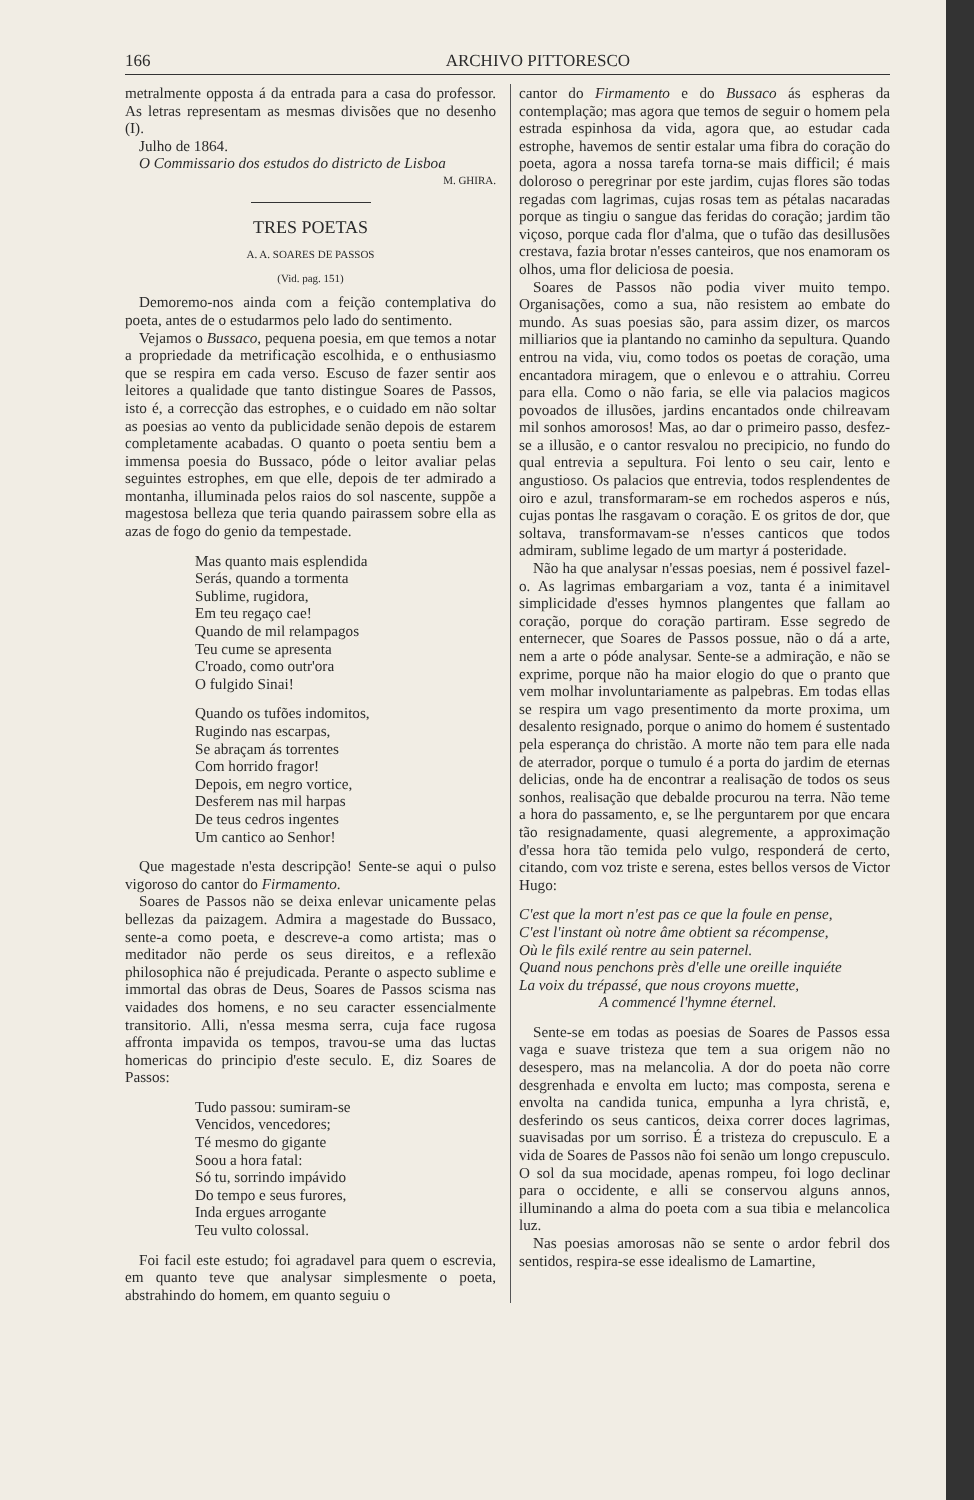166 ARCHIVO PITTORESCO
metralmente opposta á da entrada para a casa do professor. As letras representam as mesmas divisões que no desenho (I).
Julho de 1864.
O Commissario dos estudos do districto de Lisboa
M. GHIRA.
TRES POETAS
A. A. SOARES DE PASSOS
(Vid. pag. 151)
Demoremo-nos ainda com a feição contemplativa do poeta, antes de o estudarmos pelo lado do sentimento.
Vejamos o Bussaco, pequena poesia, em que temos a notar a propriedade da metrificação escolhida, e o enthusiasmo que se respira em cada verso. Escuso de fazer sentir aos leitores a qualidade que tanto distingue Soares de Passos, isto é, a correcção das estrophes, e o cuidado em não soltar as poesias ao vento da publicidade senão depois de estarem completamente acabadas. O quanto o poeta sentiu bem a immensa poesia do Bussaco, póde o leitor avaliar pelas seguintes estrophes, em que elle, depois de ter admirado a montanha, illuminada pelos raios do sol nascente, suppõe a magestosa belleza que teria quando pairassem sobre ella as azas de fogo do genio da tempestade.
Mas quanto mais esplendida
Serás, quando a tormenta
Sublime, rugidora,
Em teu regaço cae!
Quando de mil relampagos
Teu cume se apresenta
C'roado, como outr'ora
O fulgido Sinai!
Quando os tufões indomitos,
Rugindo nas escarpas,
Se abraçam ás torrentes
Com horrido fragor!
Depois, em negro vortice,
Desferem nas mil harpas
De teus cedros ingentes
Um cantico ao Senhor!
Que magestade n'esta descripção! Sente-se aqui o pulso vigoroso do cantor do Firmamento.
Soares de Passos não se deixa enlevar unicamente pelas bellezas da paizagem. Admira a magestade do Bussaco, sente-a como poeta, e descreve-a como artista; mas o meditador não perde os seus direitos, e a reflexão philosophica não é prejudicada. Perante o aspecto sublime e immortal das obras de Deus, Soares de Passos scisma nas vaidades dos homens, e no seu caracter essencialmente transitorio. Alli, n'essa mesma serra, cuja face rugosa affronta impavida os tempos, travou-se uma das luctas homericas do principio d'este seculo. E, diz Soares de Passos:
Tudo passou: sumiram-se
Vencidos, vencedores;
Té mesmo do gigante
Soou a hora fatal:
Só tu, sorrindo impávido
Do tempo e seus furores,
Inda ergues arrogante
Teu vulto colossal.
Foi facil este estudo; foi agradavel para quem o escrevia, em quanto teve que analysar simplesmente o poeta, abstrahindo do homem, em quanto seguiu o
cantor do Firmamento e do Bussaco ás espheras da contemplação; mas agora que temos de seguir o homem pela estrada espinhosa da vida, agora que, ao estudar cada estrophe, havemos de sentir estalar uma fibra do coração do poeta, agora a nossa tarefa torna-se mais difficil; é mais doloroso o peregrinar por este jardim, cujas flores são todas regadas com lagrimas, cujas rosas tem as pétalas nacaradas porque as tingiu o sangue das feridas do coração; jardim tão viçoso, porque cada flor d'alma, que o tufão das desillusões crestava, fazia brotar n'esses canteiros, que nos enamoram os olhos, uma flor deliciosa de poesia.
Soares de Passos não podia viver muito tempo. Organisações, como a sua, não resistem ao embate do mundo. As suas poesias são, para assim dizer, os marcos milliarios que ia plantando no caminho da sepultura. Quando entrou na vida, viu, como todos os poetas de coração, uma encantadora miragem, que o enlevou e o attrahiu. Correu para ella. Como o não faria, se elle via palacios magicos povoados de illusões, jardins encantados onde chilreavam mil sonhos amorosos! Mas, ao dar o primeiro passo, desfez-se a illusão, e o cantor resvalou no precipicio, no fundo do qual entrevia a sepultura. Foi lento o seu cair, lento e angustioso. Os palacios que entrevia, todos resplendentes de oiro e azul, transformaram-se em rochedos asperos e nús, cujas pontas lhe rasgavam o coração. E os gritos de dor, que soltava, transformavam-se n'esses canticos que todos admiram, sublime legado de um martyr á posteridade.
Não ha que analysar n'essas poesias, nem é possivel fazel-o. As lagrimas embargariam a voz, tanta é a inimitavel simplicidade d'esses hymnos plangentes que fallam ao coração, porque do coração partiram. Esse segredo de enternecer, que Soares de Passos possue, não o dá a arte, nem a arte o póde analysar. Sente-se a admiração, e não se exprime, porque não ha maior elogio do que o pranto que vem molhar involuntariamente as palpebras. Em todas ellas se respira um vago presentimento da morte proxima, um desalento resignado, porque o animo do homem é sustentado pela esperança do christão. A morte não tem para elle nada de aterrador, porque o tumulo é a porta do jardim de eternas delicias, onde ha de encontrar a realisação de todos os seus sonhos, realisação que debalde procurou na terra. Não teme a hora do passamento, e, se lhe perguntarem por que encara tão resignadamente, quasi alegremente, a approximação d'essa hora tão temida pelo vulgo, responderá de certo, citando, com voz triste e serena, estes bellos versos de Victor Hugo:
C'est que la mort n'est pas ce que la foule en pense,
C'est l'instant où notre âme obtient sa récompense,
Où le fils exilé rentre au sein paternel.
Quand nous penchons près d'elle une oreille inquiéte
La voix du trépassé, que nous croyons muette,
A commencé l'hymne éternel.
Sente-se em todas as poesias de Soares de Passos essa vaga e suave tristeza que tem a sua origem não no desespero, mas na melancolia. A dor do poeta não corre desgrenhada e envolta em lucto; mas composta, serena e envolta na candida tunica, empunha a lyra christã, e, desferindo os seus canticos, deixa correr doces lagrimas, suavisadas por um sorriso. É a tristeza do crepusculo. E a vida de Soares de Passos não foi senão um longo crepusculo. O sol da sua mocidade, apenas rompeu, foi logo declinar para o occidente, e alli se conservou alguns annos, illuminando a alma do poeta com a sua tibia e melancolica luz.
Nas poesias amorosas não se sente o ardor febril dos sentidos, respira-se esse idealismo de Lamartine,